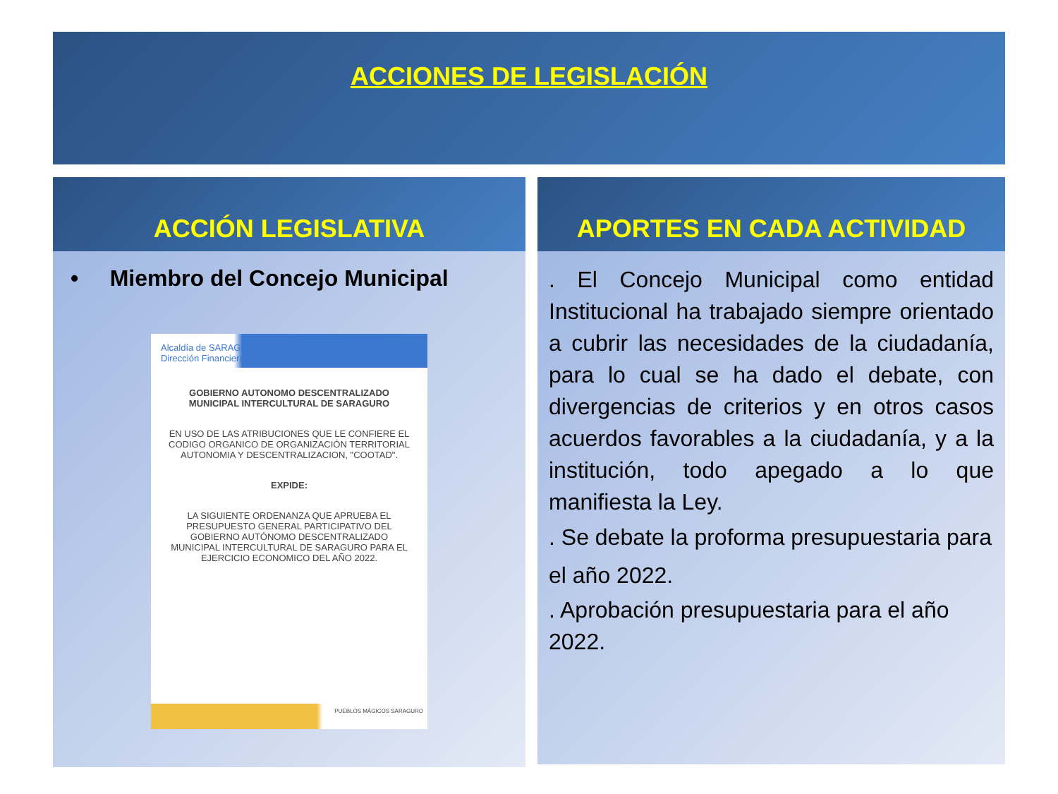ACCIONES DE LEGISLACIÓN
ACCIÓN LEGISLATIVA
• Miembro del Concejo Municipal
Alcaldía de SARAGURO
Dirección Financiera
GOBIERNO AUTONOMO DESCENTRALIZADO MUNICIPAL INTERCULTURAL DE SARAGURO
EN USO DE LAS ATRIBUCIONES QUE LE CONFIERE EL CODIGO ORGANICO DE ORGANIZACIÓN TERRITORIAL AUTONOMIA Y DESCENTRALIZACION, "COOTAD".
EXPIDE:
LA SIGUIENTE ORDENANZA QUE APRUEBA EL PRESUPUESTO GENERAL PARTICIPATIVO DEL GOBIERNO AUTÓNOMO DESCENTRALIZADO MUNICIPAL INTERCULTURAL DE SARAGURO PARA EL EJERCICIO ECONOMICO DEL AÑO 2022.
PUEBLOS MÁGICOS SARAGURO
APORTES EN CADA ACTIVIDAD
. El Concejo Municipal como entidad Institucional ha trabajado siempre orientado a cubrir las necesidades de la ciudadanía, para lo cual se ha dado el debate, con divergencias de criterios y en otros casos acuerdos favorables a la ciudadanía, y a la institución, todo apegado a lo que manifiesta la Ley.
. Se debate la proforma presupuestaria para el año 2022.
. Aprobación presupuestaria para el año 2022.